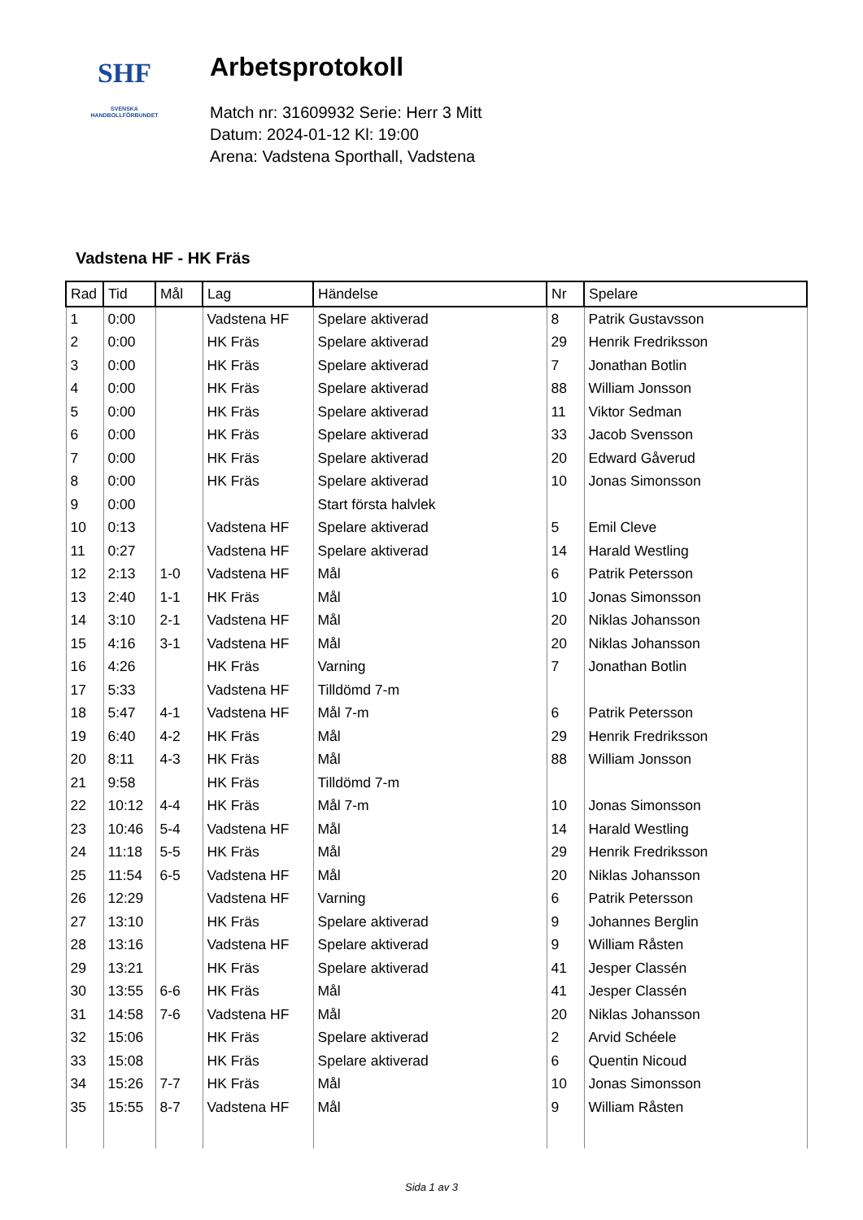SHF
SVENSKA
HANDBOLLFÖRBUNDET
Arbetsprotokoll
Match nr: 31609932 Serie: Herr 3 Mitt
Datum: 2024-01-12 Kl: 19:00
Arena: Vadstena Sporthall, Vadstena
Vadstena HF - HK Fräs
| Rad | Tid | Mål | Lag | Händelse | Nr | Spelare |
| --- | --- | --- | --- | --- | --- | --- |
| 1 | 0:00 | | Vadstena HF | Spelare aktiverad | 8 | Patrik Gustavsson |
| 2 | 0:00 | | HK Fräs | Spelare aktiverad | 29 | Henrik Fredriksson |
| 3 | 0:00 | | HK Fräs | Spelare aktiverad | 7 | Jonathan Botlin |
| 4 | 0:00 | | HK Fräs | Spelare aktiverad | 88 | William Jonsson |
| 5 | 0:00 | | HK Fräs | Spelare aktiverad | 11 | Viktor Sedman |
| 6 | 0:00 | | HK Fräs | Spelare aktiverad | 33 | Jacob Svensson |
| 7 | 0:00 | | HK Fräs | Spelare aktiverad | 20 | Edward Gåverud |
| 8 | 0:00 | | HK Fräs | Spelare aktiverad | 10 | Jonas Simonsson |
| 9 | 0:00 | | | Start första halvlek | | |
| 10 | 0:13 | | Vadstena HF | Spelare aktiverad | 5 | Emil Cleve |
| 11 | 0:27 | | Vadstena HF | Spelare aktiverad | 14 | Harald Westling |
| 12 | 2:13 | 1-0 | Vadstena HF | Mål | 6 | Patrik Petersson |
| 13 | 2:40 | 1-1 | HK Fräs | Mål | 10 | Jonas Simonsson |
| 14 | 3:10 | 2-1 | Vadstena HF | Mål | 20 | Niklas Johansson |
| 15 | 4:16 | 3-1 | Vadstena HF | Mål | 20 | Niklas Johansson |
| 16 | 4:26 | | HK Fräs | Varning | 7 | Jonathan Botlin |
| 17 | 5:33 | | Vadstena HF | Tilldömd 7-m | | |
| 18 | 5:47 | 4-1 | Vadstena HF | Mål 7-m | 6 | Patrik Petersson |
| 19 | 6:40 | 4-2 | HK Fräs | Mål | 29 | Henrik Fredriksson |
| 20 | 8:11 | 4-3 | HK Fräs | Mål | 88 | William Jonsson |
| 21 | 9:58 | | HK Fräs | Tilldömd 7-m | | |
| 22 | 10:12 | 4-4 | HK Fräs | Mål 7-m | 10 | Jonas Simonsson |
| 23 | 10:46 | 5-4 | Vadstena HF | Mål | 14 | Harald Westling |
| 24 | 11:18 | 5-5 | HK Fräs | Mål | 29 | Henrik Fredriksson |
| 25 | 11:54 | 6-5 | Vadstena HF | Mål | 20 | Niklas Johansson |
| 26 | 12:29 | | Vadstena HF | Varning | 6 | Patrik Petersson |
| 27 | 13:10 | | HK Fräs | Spelare aktiverad | 9 | Johannes Berglin |
| 28 | 13:16 | | Vadstena HF | Spelare aktiverad | 9 | William Råsten |
| 29 | 13:21 | | HK Fräs | Spelare aktiverad | 41 | Jesper Classén |
| 30 | 13:55 | 6-6 | HK Fräs | Mål | 41 | Jesper Classén |
| 31 | 14:58 | 7-6 | Vadstena HF | Mål | 20 | Niklas Johansson |
| 32 | 15:06 | | HK Fräs | Spelare aktiverad | 2 | Arvid Schéele |
| 33 | 15:08 | | HK Fräs | Spelare aktiverad | 6 | Quentin Nicoud |
| 34 | 15:26 | 7-7 | HK Fräs | Mål | 10 | Jonas Simonsson |
| 35 | 15:55 | 8-7 | Vadstena HF | Mål | 9 | William Råsten |
Sida 1 av 3